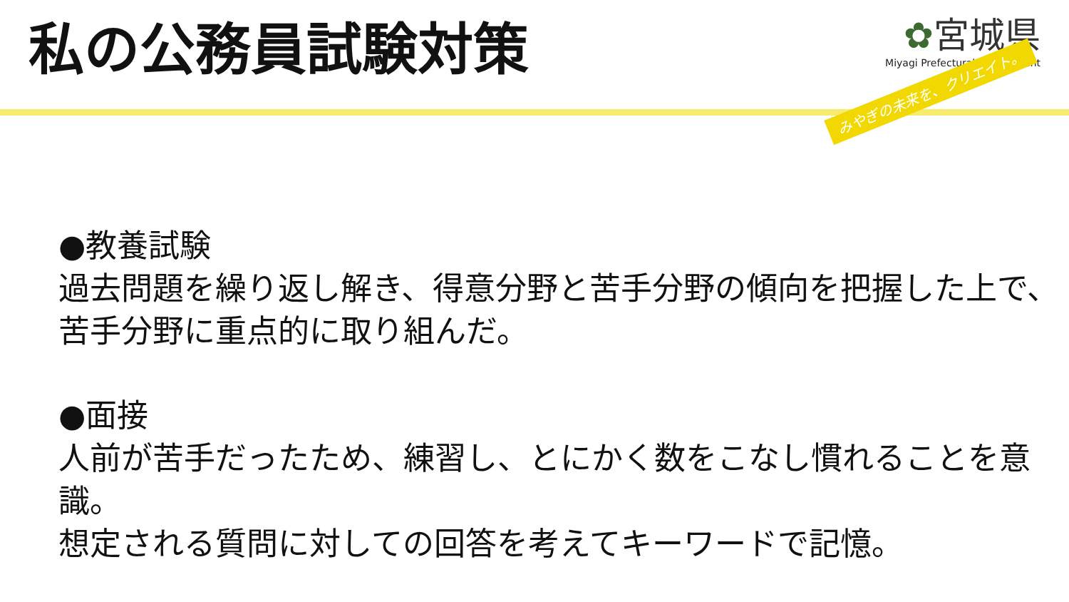私の公務員試験対策
✿宮城県
Miyagi Prefectural Government
みやぎの未来を、クリエイト。
●教養試験
過去問題を繰り返し解き、得意分野と苦手分野の傾向を把握した上で、苦手分野に重点的に取り組んだ。
●面接
人前が苦手だったため、練習し、とにかく数をこなし慣れることを意識。
想定される質問に対しての回答を考えてキーワードで記憶。